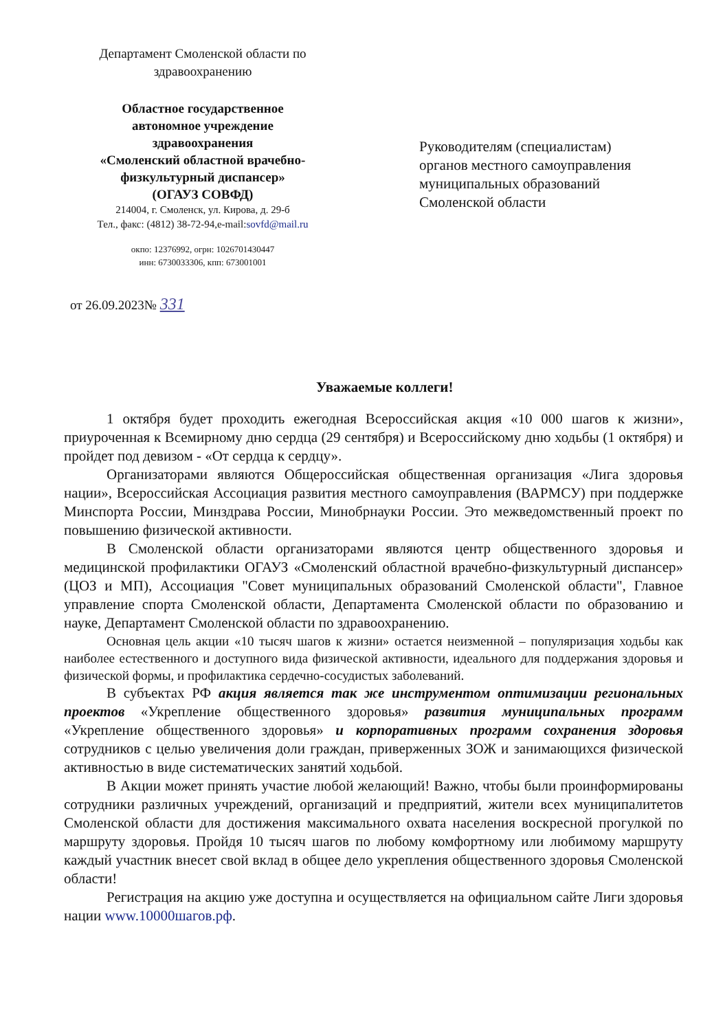Департамент Смоленской области по здравоохранению
Областное государственное
автономное учреждение
здравоохранения
«Смоленский областной врачебно-
физкультурный диспансер»
(ОГАУЗ СОВФД)
214004, г. Смоленск, ул. Кирова, д. 29-б
Тел., факс: (4812) 38-72-94,e-mail:sovfd@mail.ru
окпо: 12376992, огрн: 1026701430447
инн: 6730033306, кпп: 673001001
Руководителям (специалистам)
органов местного самоуправления
муниципальных образований
Смоленской области
от 26.09.2023№ 331
Уважаемые коллеги!
1 октября будет проходить ежегодная Всероссийская акция «10 000 шагов к жизни», приуроченная к Всемирному дню сердца (29 сентября) и Всероссийскому дню ходьбы (1 октября) и пройдет под девизом - «От сердца к сердцу».
Организаторами являются Общероссийская общественная организация «Лига здоровья нации», Всероссийская Ассоциация развития местного самоуправления (ВАРМСУ) при поддержке Минспорта России, Минздрава России, Минобрнауки России. Это межведомственный проект по повышению физической активности.
В Смоленской области организаторами являются центр общественного здоровья и медицинской профилактики ОГАУЗ «Смоленский областной врачебно-физкультурный диспансер» (ЦОЗ и МП), Ассоциация "Совет муниципальных образований Смоленской области", Главное управление спорта Смоленской области, Департамента Смоленской области по образованию и науке, Департамент Смоленской области по здравоохранению.
Основная цель акции «10 тысяч шагов к жизни» остается неизменной – популяризация ходьбы как наиболее естественного и доступного вида физической активности, идеального для поддержания здоровья и физической формы, и профилактика сердечно-сосудистых заболеваний.
В субъектах РФ акция является так же инструментом оптимизации региональных проектов «Укрепление общественного здоровья» развития муниципальных программ «Укрепление общественного здоровья» и корпоративных программ сохранения здоровья сотрудников с целью увеличения доли граждан, приверженных ЗОЖ и занимающихся физической активностью в виде систематических занятий ходьбой.
В Акции может принять участие любой желающий! Важно, чтобы были проинформированы сотрудники различных учреждений, организаций и предприятий, жители всех муниципалитетов Смоленской области для достижения максимального охвата населения воскресной прогулкой по маршруту здоровья. Пройдя 10 тысяч шагов по любому комфортному или любимому маршруту каждый участник внесет свой вклад в общее дело укрепления общественного здоровья Смоленской области!
Регистрация на акцию уже доступна и осуществляется на официальном сайте Лиги здоровья нации www.10000шагов.рф.